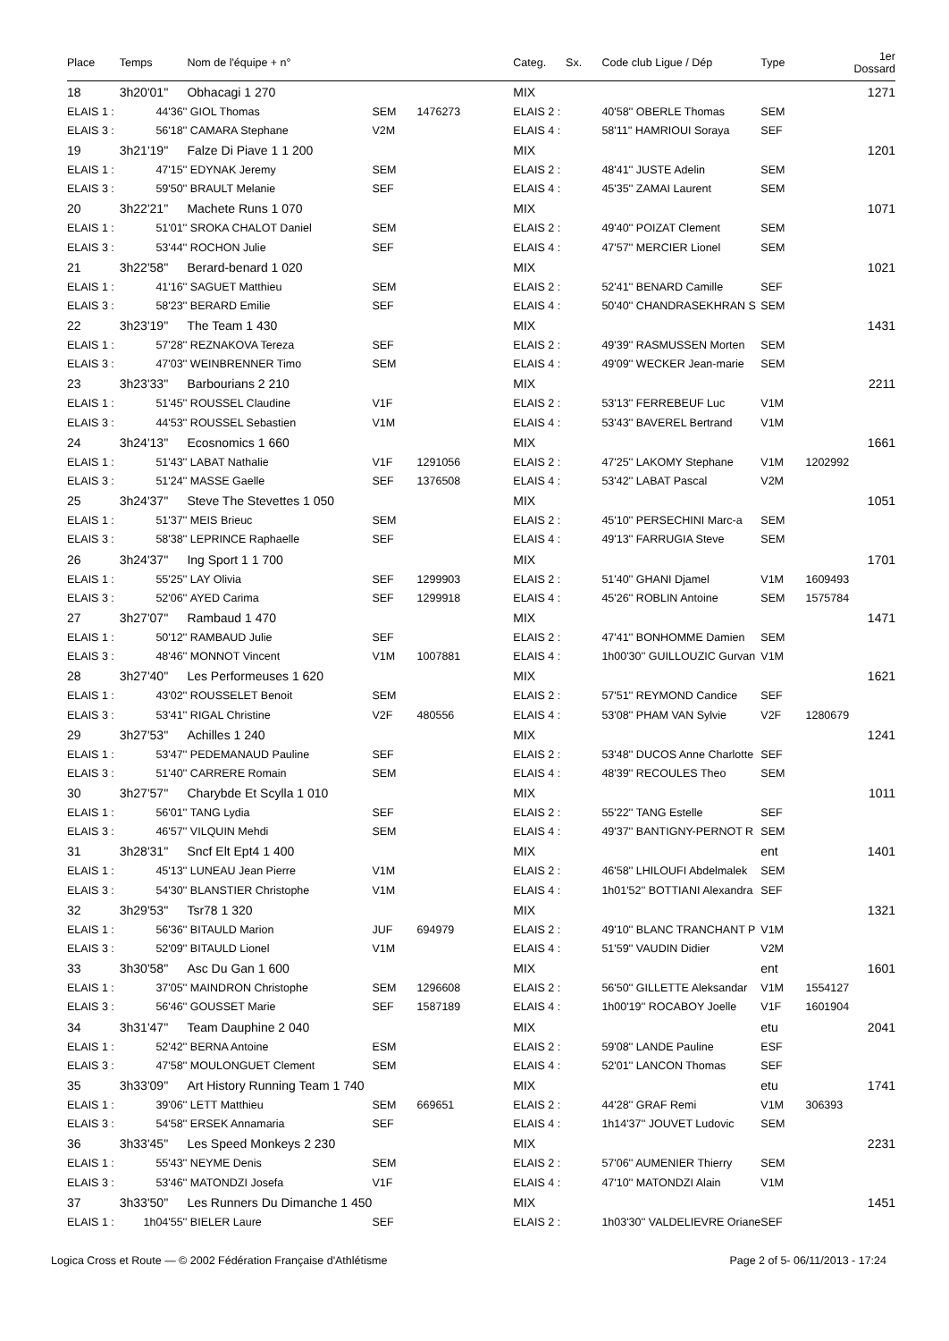| Place | Temps | Nom de l'équipe + n° | | | Categ. | Sx. | Code club Ligue / Dép | Type | | 1er Dossard |
| --- | --- | --- | --- | --- | --- | --- | --- | --- | --- | --- |
| 18 | 3h20'01'' | Obhacagi 1 270 | | | MIX | | | | | 1271 |
| ELAIS 1 : | 44'36'' | GIOL Thomas | SEM | 1476273 | ELAIS 2 : | | 40'58'' OBERLE Thomas | SEM | | |
| ELAIS 3 : | 56'18'' | CAMARA Stephane | V2M | | ELAIS 4 : | | 58'11'' HAMRIOUI Soraya | SEF | | |
| 19 | 3h21'19'' | Falze Di Piave 1 1 200 | | | MIX | | | | | 1201 |
| ELAIS 1 : | 47'15'' | EDYNAK Jeremy | SEM | | ELAIS 2 : | | 48'41'' JUSTE Adelin | SEM | | |
| ELAIS 3 : | 59'50'' | BRAULT Melanie | SEF | | ELAIS 4 : | | 45'35'' ZAMAI Laurent | SEM | | |
| 20 | 3h22'21'' | Machete Runs 1 070 | | | MIX | | | | | 1071 |
| ELAIS 1 : | 51'01'' | SROKA CHALOT Daniel | SEM | | ELAIS 2 : | | 49'40'' POIZAT Clement | SEM | | |
| ELAIS 3 : | 53'44'' | ROCHON Julie | SEF | | ELAIS 4 : | | 47'57'' MERCIER Lionel | SEM | | |
| 21 | 3h22'58'' | Berard-benard 1 020 | | | MIX | | | | | 1021 |
| ELAIS 1 : | 41'16'' | SAGUET Matthieu | SEM | | ELAIS 2 : | | 52'41'' BENARD Camille | SEF | | |
| ELAIS 3 : | 58'23'' | BERARD Emilie | SEF | | ELAIS 4 : | | 50'40'' CHANDRASEKHRAN S | SEM | | |
| 22 | 3h23'19'' | The Team 1 430 | | | MIX | | | | | 1431 |
| ELAIS 1 : | 57'28'' | REZNAKOVA Tereza | SEF | | ELAIS 2 : | | 49'39'' RASMUSSEN Morten | SEM | | |
| ELAIS 3 : | 47'03'' | WEINBRENNER Timo | SEM | | ELAIS 4 : | | 49'09'' WECKER Jean-marie | SEM | | |
| 23 | 3h23'33'' | Barbourians 2 210 | | | MIX | | | | | 2211 |
| ELAIS 1 : | 51'45'' | ROUSSEL Claudine | V1F | | ELAIS 2 : | | 53'13'' FERREBEUF Luc | V1M | | |
| ELAIS 3 : | 44'53'' | ROUSSEL Sebastien | V1M | | ELAIS 4 : | | 53'43'' BAVEREL Bertrand | V1M | | |
| 24 | 3h24'13'' | Ecosnomics 1 660 | | | MIX | | | | | 1661 |
| ELAIS 1 : | 51'43'' | LABAT Nathalie | V1F | 1291056 | ELAIS 2 : | | 47'25'' LAKOMY Stephane | V1M | 1202992 | |
| ELAIS 3 : | 51'24'' | MASSE Gaelle | SEF | 1376508 | ELAIS 4 : | | 53'42'' LABAT Pascal | V2M | | |
| 25 | 3h24'37'' | Steve The Stevettes 1 050 | | | MIX | | | | | 1051 |
| ELAIS 1 : | 51'37'' | MEIS Brieuc | SEM | | ELAIS 2 : | | 45'10'' PERSECHINI Marc-a | SEM | | |
| ELAIS 3 : | 58'38'' | LEPRINCE Raphaelle | SEF | | ELAIS 4 : | | 49'13'' FARRUGIA Steve | SEM | | |
| 26 | 3h24'37'' | Ing Sport 1 1 700 | | | MIX | | | | | 1701 |
| ELAIS 1 : | 55'25'' | LAY Olivia | SEF | 1299903 | ELAIS 2 : | | 51'40'' GHANI Djamel | V1M | 1609493 | |
| ELAIS 3 : | 52'06'' | AYED Carima | SEF | 1299918 | ELAIS 4 : | | 45'26'' ROBLIN Antoine | SEM | 1575784 | |
| 27 | 3h27'07'' | Rambaud 1 470 | | | MIX | | | | | 1471 |
| ELAIS 1 : | 50'12'' | RAMBAUD Julie | SEF | | ELAIS 2 : | | 47'41'' BONHOMME Damien | SEM | | |
| ELAIS 3 : | 48'46'' | MONNOT Vincent | V1M | 1007881 | ELAIS 4 : | | 1h00'30'' GUILLOUZIC Gurvan | V1M | | |
| 28 | 3h27'40'' | Les Performeuses 1 620 | | | MIX | | | | | 1621 |
| ELAIS 1 : | 43'02'' | ROUSSELET Benoit | SEM | | ELAIS 2 : | | 57'51'' REYMOND Candice | SEF | | |
| ELAIS 3 : | 53'41'' | RIGAL Christine | V2F | 480556 | ELAIS 4 : | | 53'08'' PHAM VAN Sylvie | V2F | 1280679 | |
| 29 | 3h27'53'' | Achilles 1 240 | | | MIX | | | | | 1241 |
| ELAIS 1 : | 53'47'' | PEDEMANAUD Pauline | SEF | | ELAIS 2 : | | 53'48'' DUCOS Anne Charlotte | SEF | | |
| ELAIS 3 : | 51'40'' | CARRERE Romain | SEM | | ELAIS 4 : | | 48'39'' RECOULES Theo | SEM | | |
| 30 | 3h27'57'' | Charybde Et Scylla 1 010 | | | MIX | | | | | 1011 |
| ELAIS 1 : | 56'01'' | TANG Lydia | SEF | | ELAIS 2 : | | 55'22'' TANG Estelle | SEF | | |
| ELAIS 3 : | 46'57'' | VILQUIN Mehdi | SEM | | ELAIS 4 : | | 49'37'' BANTIGNY-PERNOT R | SEM | | |
| 31 | 3h28'31'' | Sncf Elt Ept4 1 400 | | | MIX | | | ent | | 1401 |
| ELAIS 1 : | 45'13'' | LUNEAU Jean Pierre | V1M | | ELAIS 2 : | | 46'58'' LHILOUFI Abdelmalek | SEM | | |
| ELAIS 3 : | 54'30'' | BLANSTIER Christophe | V1M | | ELAIS 4 : | | 1h01'52'' BOTTIANI Alexandra | SEF | | |
| 32 | 3h29'53'' | Tsr78 1 320 | | | MIX | | | | | 1321 |
| ELAIS 1 : | 56'36'' | BITAULD Marion | JUF | 694979 | ELAIS 2 : | | 49'10'' BLANC TRANCHANT P | V1M | | |
| ELAIS 3 : | 52'09'' | BITAULD Lionel | V1M | | ELAIS 4 : | | 51'59'' VAUDIN Didier | V2M | | |
| 33 | 3h30'58'' | Asc Du Gan 1 600 | | | MIX | | | ent | | 1601 |
| ELAIS 1 : | 37'05'' | MAINDRON Christophe | SEM | 1296608 | ELAIS 2 : | | 56'50'' GILLETTE Aleksandar | V1M | 1554127 | |
| ELAIS 3 : | 56'46'' | GOUSSET Marie | SEF | 1587189 | ELAIS 4 : | | 1h00'19'' ROCABOY Joelle | V1F | 1601904 | |
| 34 | 3h31'47'' | Team Dauphine 2 040 | | | MIX | | | etu | | 2041 |
| ELAIS 1 : | 52'42'' | BERNA Antoine | ESM | | ELAIS 2 : | | 59'08'' LANDE Pauline | ESF | | |
| ELAIS 3 : | 47'58'' | MOULONGUET Clement | SEM | | ELAIS 4 : | | 52'01'' LANCON Thomas | SEF | | |
| 35 | 3h33'09'' | Art History Running Team 1 740 | | | MIX | | | etu | | 1741 |
| ELAIS 1 : | 39'06'' | LETT Matthieu | SEM | 669651 | ELAIS 2 : | | 44'28'' GRAF Remi | V1M | 306393 | |
| ELAIS 3 : | 54'58'' | ERSEK Annamaria | SEF | | ELAIS 4 : | | 1h14'37'' JOUVET Ludovic | SEM | | |
| 36 | 3h33'45'' | Les Speed Monkeys 2 230 | | | MIX | | | | | 2231 |
| ELAIS 1 : | 55'43'' | NEYME Denis | SEM | | ELAIS 2 : | | 57'06'' AUMENIER Thierry | SEM | | |
| ELAIS 3 : | 53'46'' | MATONDZI Josefa | V1F | | ELAIS 4 : | | 47'10'' MATONDZI Alain | V1M | | |
| 37 | 3h33'50'' | Les Runners Du Dimanche 1 450 | | | MIX | | | | | 1451 |
| ELAIS 1 : | 1h04'55'' | BIELER Laure | SEF | | ELAIS 2 : | | 1h03'30'' VALDELIEVRE Oriane | SEF | | |
Logica Cross et Route — © 2002 Fédération Française d'Athlétisme Page 2 of 5- 06/11/2013 - 17:24